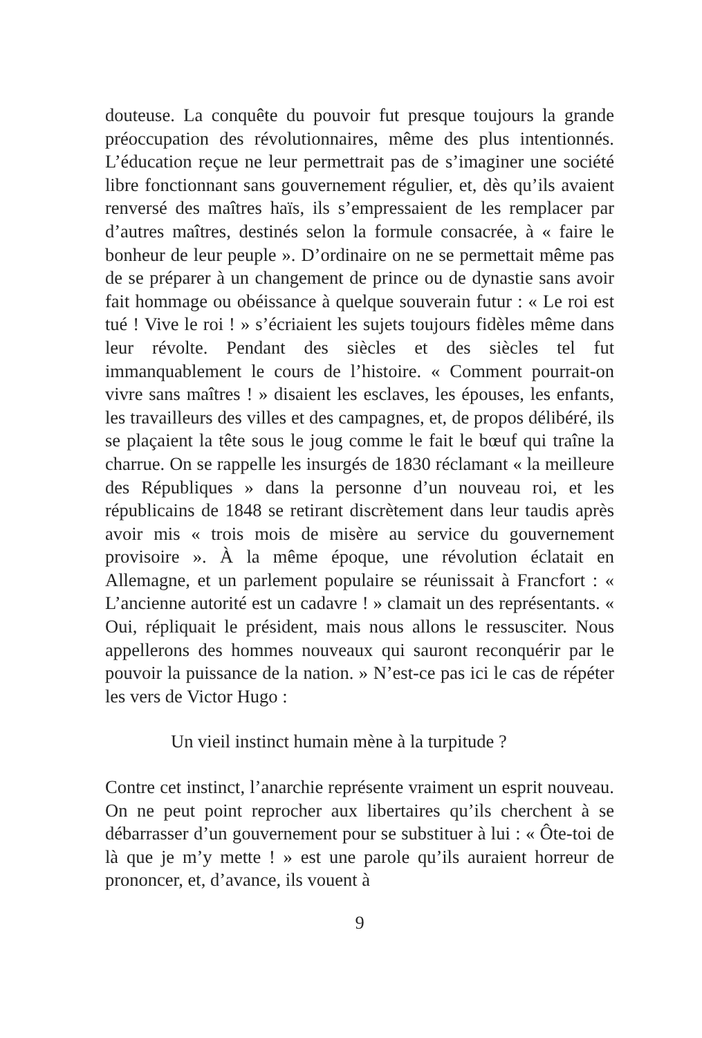douteuse. La conquête du pouvoir fut presque toujours la grande préoccupation des révolutionnaires, même des plus intentionnés. L’éducation reçue ne leur permettrait pas de s’imaginer une société libre fonctionnant sans gouvernement régulier, et, dès qu’ils avaient renversé des maîtres haïs, ils s’empressaient de les remplacer par d’autres maîtres, destinés selon la formule consacrée, à « faire le bonheur de leur peuple ». D’ordinaire on ne se permettait même pas de se préparer à un changement de prince ou de dynastie sans avoir fait hommage ou obéissance à quelque souverain futur : « Le roi est tué ! Vive le roi ! » s’écriaient les sujets toujours fidèles même dans leur révolte. Pendant des siècles et des siècles tel fut immanquablement le cours de l’histoire. « Comment pourrait-on vivre sans maîtres ! » disaient les esclaves, les épouses, les enfants, les travailleurs des villes et des campagnes, et, de propos délibéré, ils se plaçaient la tête sous le joug comme le fait le bœuf qui traîne la charrue. On se rappelle les insurgés de 1830 réclamant « la meilleure des Républiques » dans la personne d’un nouveau roi, et les républicains de 1848 se retirant discrètement dans leur taudis après avoir mis « trois mois de misère au service du gouvernement provisoire ». À la même époque, une révolution éclatait en Allemagne, et un parlement populaire se réunissait à Francfort : « L’ancienne autorité est un cadavre ! » clamait un des représentants. « Oui, répliquait le président, mais nous allons le ressusciter. Nous appellerons des hommes nouveaux qui sauront reconquérir par le pouvoir la puissance de la nation. » N’est-ce pas ici le cas de répéter les vers de Victor Hugo :
Un vieil instinct humain mène à la turpitude ?
Contre cet instinct, l’anarchie représente vraiment un esprit nouveau. On ne peut point reprocher aux libertaires qu’ils cherchent à se débarrasser d’un gouvernement pour se substituer à lui : « Ôte-toi de là que je m’y mette ! » est une parole qu’ils auraient horreur de prononcer, et, d’avance, ils vouent à
9